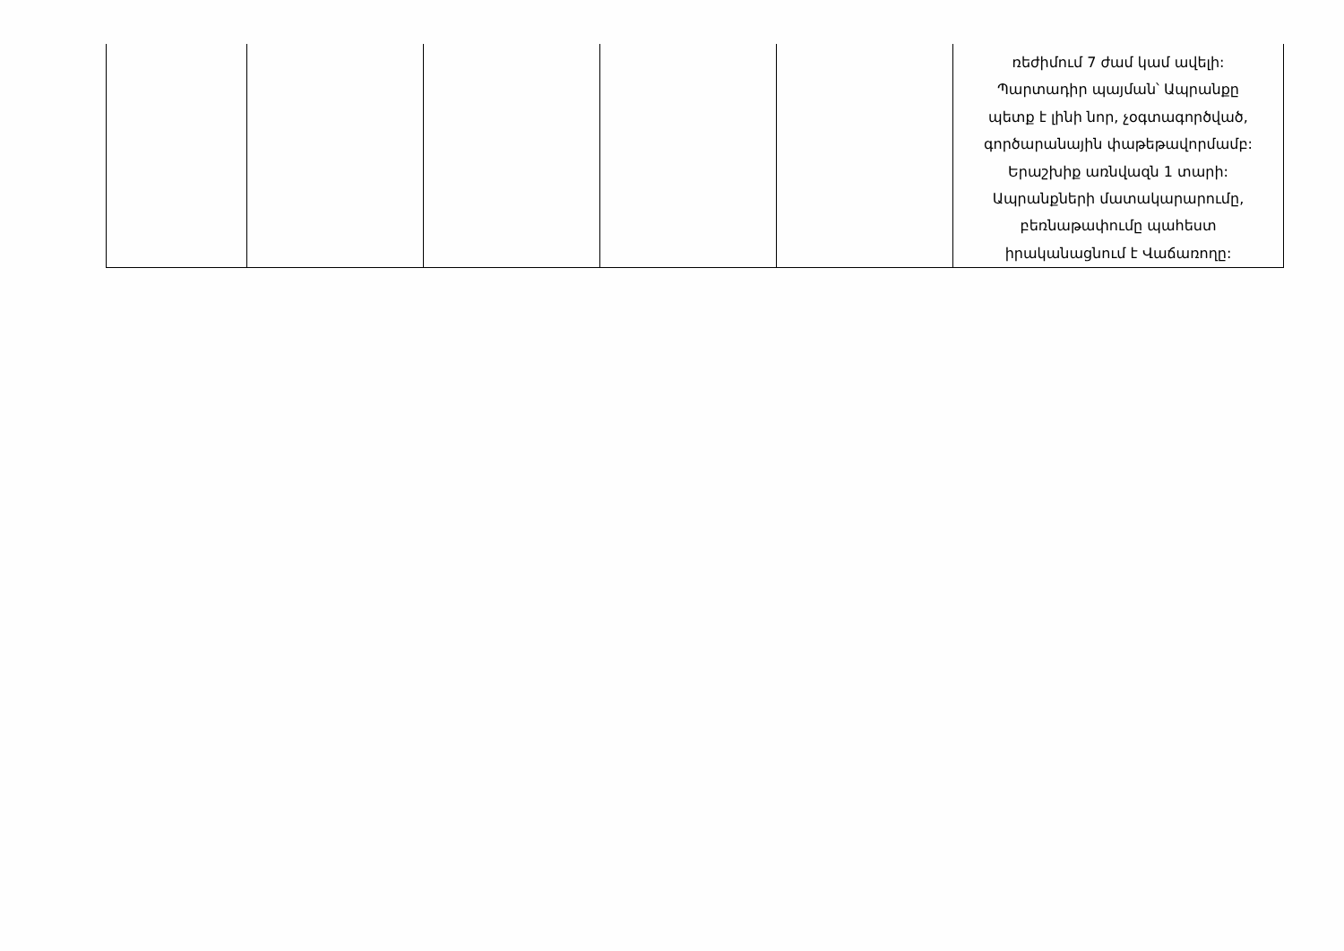| | | | | | ռեժիմում 7 ժամ կամ ավելի: Պարտադիր պայման՝ Ապրանքը պետք է լինի նոր, չօգտագործված, գործարանային փաթեթավորմամբ: Երաշխիք առնվազն 1 տարի: Ապրանքների մատակարարումը, բեռնաթափումը պահեստ իրականացնում է Վաճառողը: |